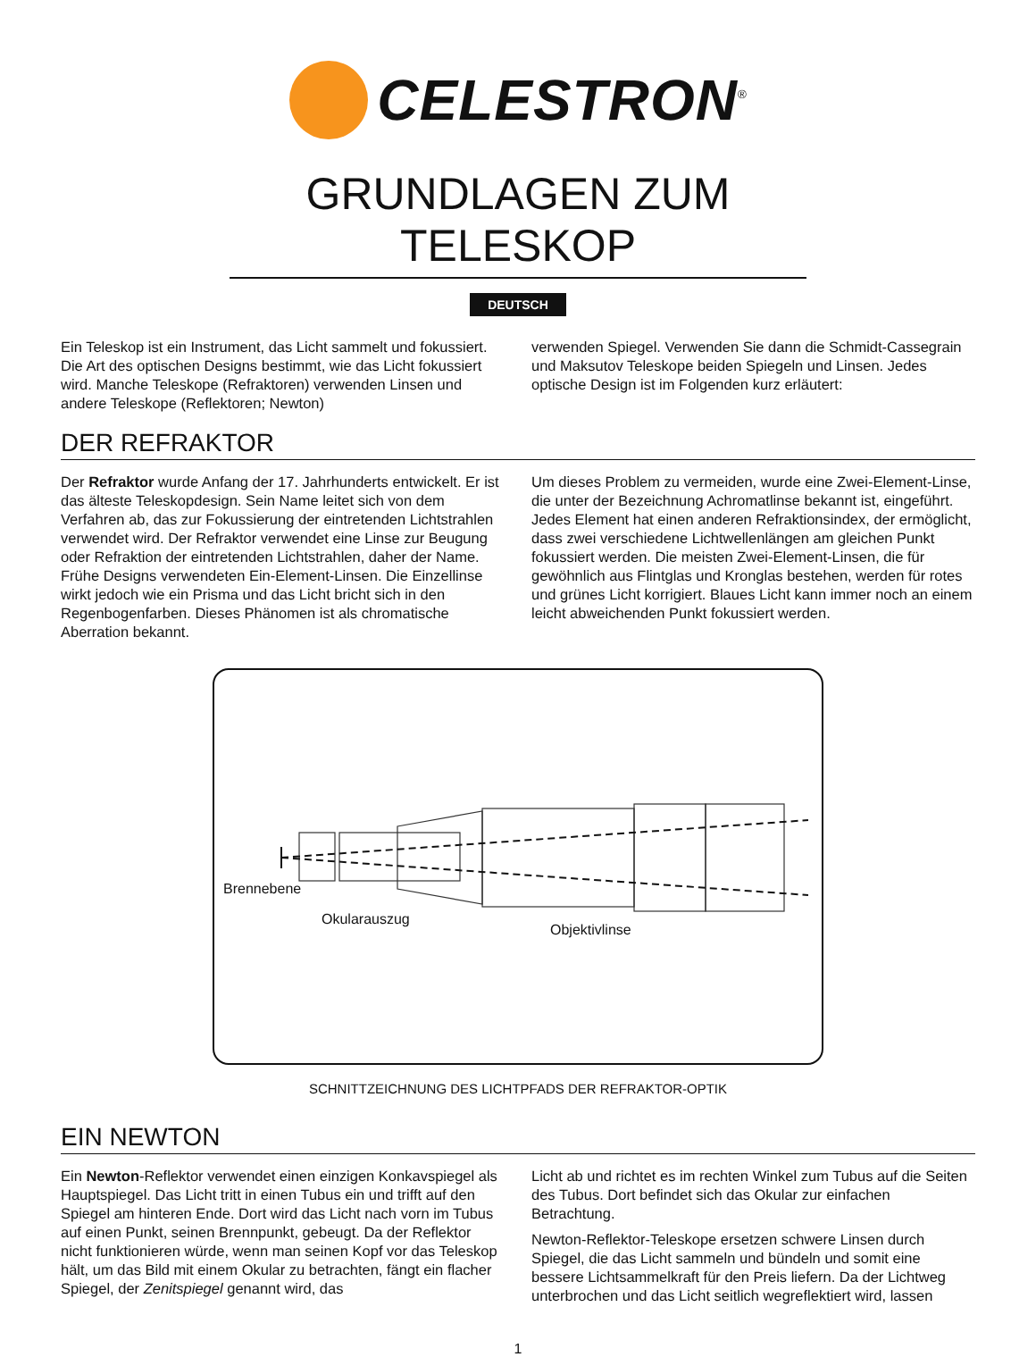CELESTRON<sup>®</sup>
GRUNDLAGEN ZUM TELESKOP
DEUTSCH
Ein Teleskop ist ein Instrument, das Licht sammelt und fokussiert. Die Art des optischen Designs bestimmt, wie das Licht fokussiert wird. Manche Teleskope (Refraktoren) verwenden Linsen und andere Teleskope (Reflektoren; Newton)
verwenden Spiegel. Verwenden Sie dann die Schmidt-Cassegrain und Maksutov Teleskope beiden Spiegeln und Linsen. Jedes optische Design ist im Folgenden kurz erläutert:
DER REFRAKTOR
Der Refraktor wurde Anfang der 17. Jahrhunderts entwickelt. Er ist das älteste Teleskopdesign. Sein Name leitet sich von dem Verfahren ab, das zur Fokussierung der eintretenden Lichtstrahlen verwendet wird. Der Refraktor verwendet eine Linse zur Beugung oder Refraktion der eintretenden Lichtstrahlen, daher der Name. Frühe Designs verwendeten Ein-Element-Linsen. Die Einzellinse wirkt jedoch wie ein Prisma und das Licht bricht sich in den Regenbogenfarben. Dieses Phänomen ist als chromatische Aberration bekannt.
Um dieses Problem zu vermeiden, wurde eine Zwei-Element-Linse, die unter der Bezeichnung Achromatlinse bekannt ist, eingeführt. Jedes Element hat einen anderen Refraktionsindex, der ermöglicht, dass zwei verschiedene Lichtwellenlängen am gleichen Punkt fokussiert werden. Die meisten Zwei-Element-Linsen, die für gewöhnlich aus Flintglas und Kronglas bestehen, werden für rotes und grünes Licht korrigiert. Blaues Licht kann immer noch an einem leicht abweichenden Punkt fokussiert werden.
Brennebene
Okularauszug
Objektivlinse
SCHNITTZEICHNUNG DES LICHTPFADS DER REFRAKTOR-OPTIK
EIN NEWTON
Ein Newton-Reflektor verwendet einen einzigen Konkavspiegel als Hauptspiegel. Das Licht tritt in einen Tubus ein und trifft auf den Spiegel am hinteren Ende. Dort wird das Licht nach vorn im Tubus auf einen Punkt, seinen Brennpunkt, gebeugt. Da der Reflektor nicht funktionieren würde, wenn man seinen Kopf vor das Teleskop hält, um das Bild mit einem Okular zu betrachten, fängt ein flacher Spiegel, der Zenitspiegel genannt wird, das
Licht ab und richtet es im rechten Winkel zum Tubus auf die Seiten des Tubus. Dort befindet sich das Okular zur einfachen Betrachtung.
Newton-Reflektor-Teleskope ersetzen schwere Linsen durch Spiegel, die das Licht sammeln und bündeln und somit eine bessere Lichtsammelkraft für den Preis liefern. Da der Lichtweg unterbrochen und das Licht seitlich wegreflektiert wird, lassen
1